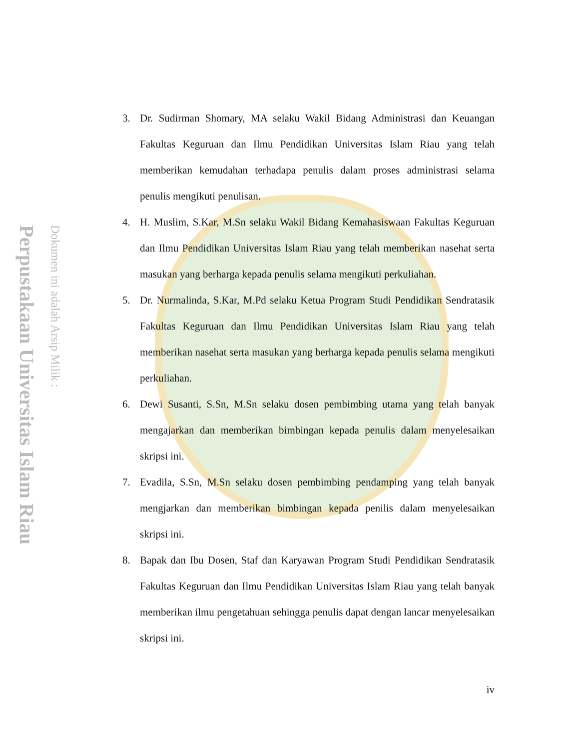Perpustakaan Universitas Islam Riau
Dokumen ini adalah Arsip Milik :
3. Dr. Sudirman Shomary, MA selaku Wakil Bidang Administrasi dan Keuangan Fakultas Keguruan dan Ilmu Pendidikan Universitas Islam Riau yang telah memberikan kemudahan terhadapa penulis dalam proses administrasi selama penulis mengikuti penulisan.
4. H. Muslim, S.Kar, M.Sn selaku Wakil Bidang Kemahasiswaan Fakultas Keguruan dan Ilmu Pendidikan Universitas Islam Riau yang telah memberikan nasehat serta masukan yang berharga kepada penulis selama mengikuti perkuliahan.
5. Dr. Nurmalinda, S.Kar, M.Pd selaku Ketua Program Studi Pendidikan Sendratasik Fakultas Keguruan dan Ilmu Pendidikan Universitas Islam Riau yang telah memberikan nasehat serta masukan yang berharga kepada penulis selama mengikuti perkuliahan.
6. Dewi Susanti, S.Sn, M.Sn selaku dosen pembimbing utama yang telah banyak mengajarkan dan memberikan bimbingan kepada penulis dalam menyelesaikan skripsi ini.
7. Evadila, S.Sn, M.Sn selaku dosen pembimbing pendamping yang telah banyak mengjarkan dan memberikan bimbingan kepada penilis dalam menyelesaikan skripsi ini.
8. Bapak dan Ibu Dosen, Staf dan Karyawan Program Studi Pendidikan Sendratasik Fakultas Keguruan dan Ilmu Pendidikan Universitas Islam Riau yang telah banyak memberikan ilmu pengetahuan sehingga penulis dapat dengan lancar menyelesaikan skripsi ini.
iv